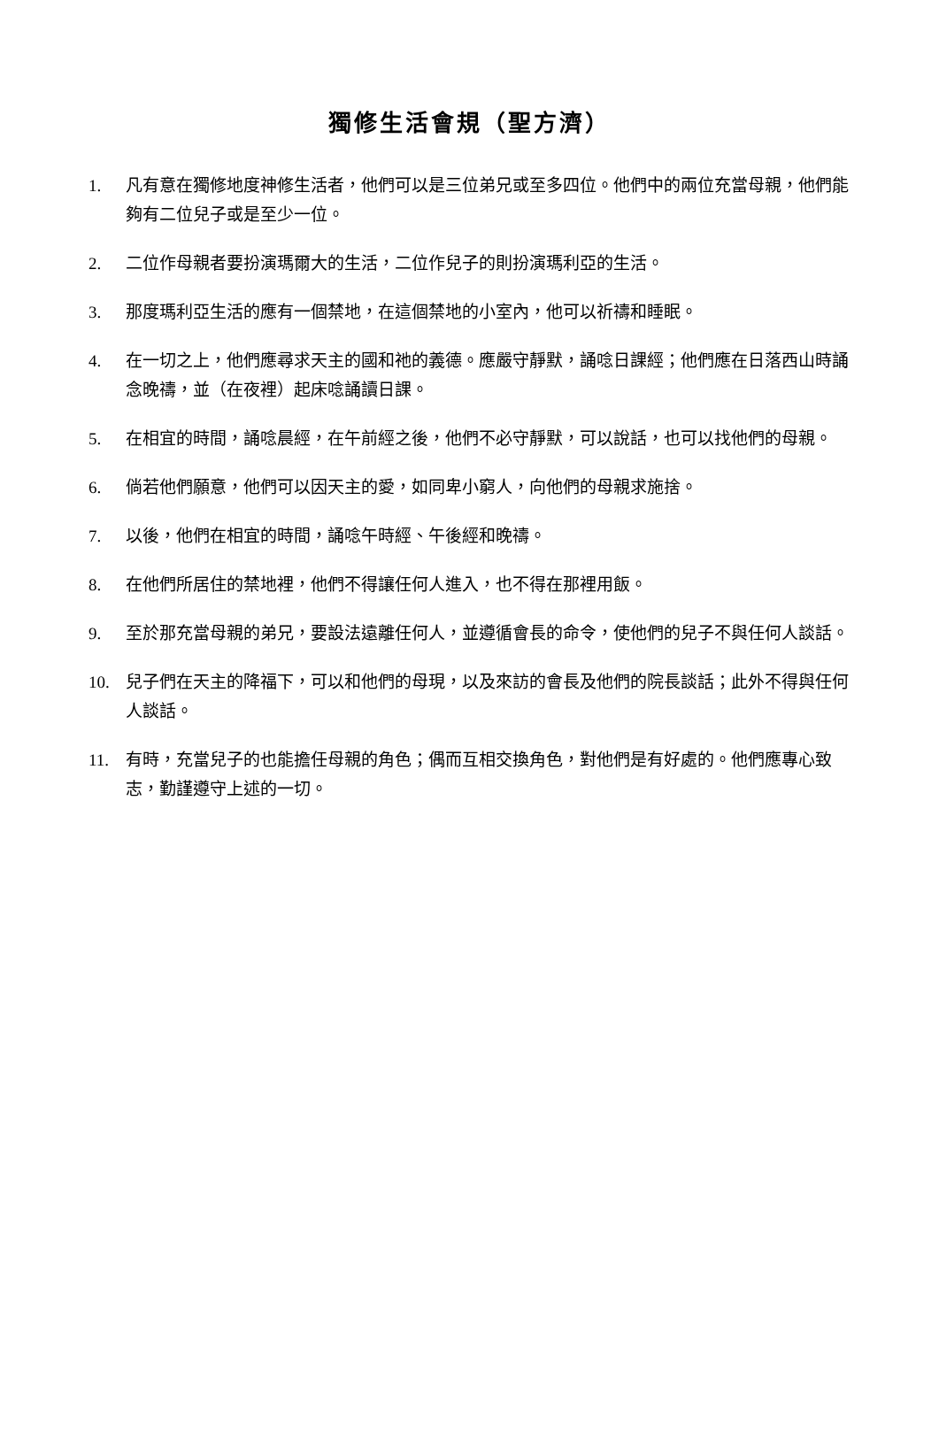獨修生活會規（聖方濟）
1. 凡有意在獨修地度神修生活者，他們可以是三位弟兄或至多四位。他們中的兩位充當母親，他們能夠有二位兒子或是至少一位。
2. 二位作母親者要扮演瑪爾大的生活，二位作兒子的則扮演瑪利亞的生活。
3. 那度瑪利亞生活的應有一個禁地，在這個禁地的小室內，他可以祈禱和睡眠。
4. 在一切之上，他們應尋求天主的國和祂的義德。應嚴守靜默，誦唸日課經；他們應在日落西山時誦念晚禱，並（在夜裡）起床唸誦讀日課。
5. 在相宜的時間，誦唸晨經，在午前經之後，他們不必守靜默，可以說話，也可以找他們的母親。
6. 倘若他們願意，他們可以因天主的愛，如同卑小窮人，向他們的母親求施捨。
7. 以後，他們在相宜的時間，誦唸午時經、午後經和晚禱。
8. 在他們所居住的禁地裡，他們不得讓任何人進入，也不得在那裡用飯。
9. 至於那充當母親的弟兄，要設法遠離任何人，並遵循會長的命令，使他們的兒子不與任何人談話。
10. 兒子們在天主的降福下，可以和他們的母現，以及來訪的會長及他們的院長談話；此外不得與任何人談話。
11. 有時，充當兒子的也能擔任母親的角色；偶而互相交換角色，對他們是有好處的。他們應專心致志，勤謹遵守上述的一切。